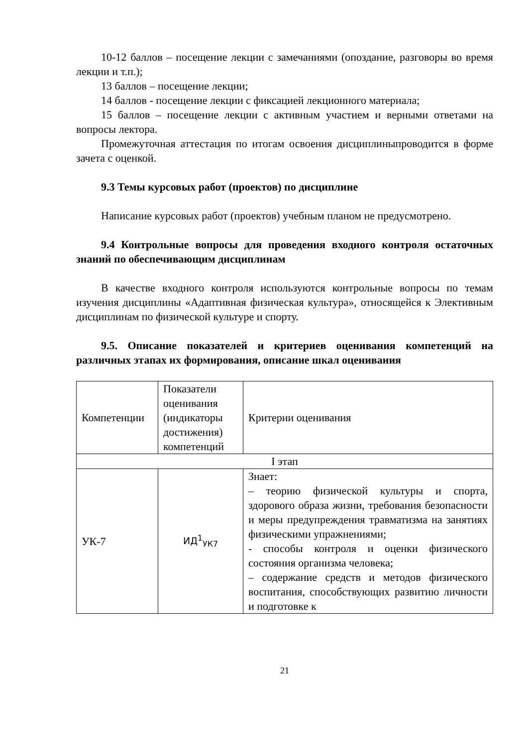10-12 баллов – посещение лекции с замечаниями (опоздание, разговоры во время лекции и т.п.);
13 баллов – посещение лекции;
14 баллов - посещение лекции с фиксацией лекционного материала;
15 баллов – посещение лекции с активным участием и верными ответами на вопросы лектора.
Промежуточная аттестация по итогам освоения дисциплиныпроводится в форме зачета с оценкой.
9.3 Темы курсовых работ (проектов) по дисциплине
Написание курсовых работ (проектов) учебным планом не предусмотрено.
9.4 Контрольные вопросы для проведения входного контроля остаточных знаний по обеспечивающим дисциплинам
В качестве входного контроля используются контрольные вопросы по темам изучения дисциплины «Адаптивная физическая культура», относящейся к Элективным дисциплинам по физической культуре и спорту.
9.5. Описание показателей и критериев оценивания компетенций на различных этапах их формирования, описание шкал оценивания
| Компетенции | Показатели оценивания (индикаторы достижения) компетенций | Критерии оценивания |
| I этап | | |
| УК-7 | ИД<sup>1</sup><sub>УК7</sub> | Знает: – теорию физической культуры и спорта, здорового образа жизни, требования безопасности и меры предупреждения травматизма на занятиях физическими упражнениями; - способы контроля и оценки физического состояния организма человека; – содержание средств и методов физического воспитания, способствующих развитию личности и подготовке к |
21